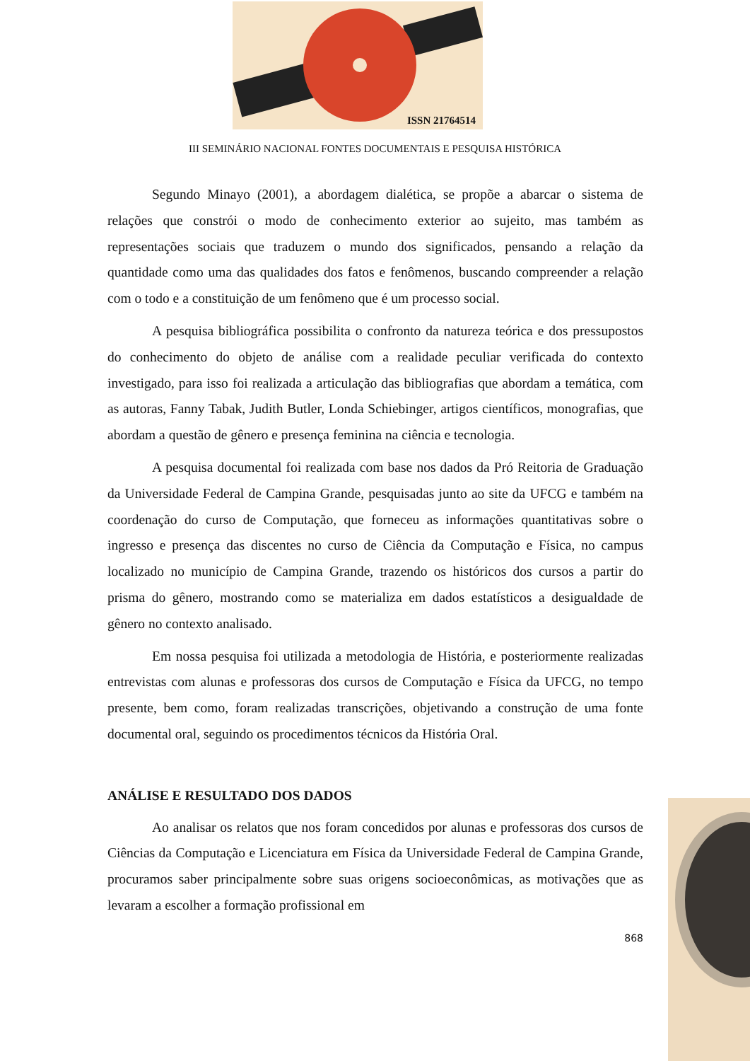ISSN 21764514
III SEMINÁRIO NACIONAL FONTES DOCUMENTAIS E PESQUISA HISTÓRICA
Segundo Minayo (2001), a abordagem dialética, se propõe a abarcar o sistema de relações que constrói o modo de conhecimento exterior ao sujeito, mas também as representações sociais que traduzem o mundo dos significados, pensando a relação da quantidade como uma das qualidades dos fatos e fenômenos, buscando compreender a relação com o todo e a constituição de um fenômeno que é um processo social.
A pesquisa bibliográfica possibilita o confronto da natureza teórica e dos pressupostos do conhecimento do objeto de análise com a realidade peculiar verificada do contexto investigado, para isso foi realizada a articulação das bibliografias que abordam a temática, com as autoras, Fanny Tabak, Judith Butler, Londa Schiebinger, artigos científicos, monografias, que abordam a questão de gênero e presença feminina na ciência e tecnologia.
A pesquisa documental foi realizada com base nos dados da Pró Reitoria de Graduação da Universidade Federal de Campina Grande, pesquisadas junto ao site da UFCG e também na coordenação do curso de Computação, que forneceu as informações quantitativas sobre o ingresso e presença das discentes no curso de Ciência da Computação e Física, no campus localizado no município de Campina Grande, trazendo os históricos dos cursos a partir do prisma do gênero, mostrando como se materializa em dados estatísticos a desigualdade de gênero no contexto analisado.
Em nossa pesquisa foi utilizada a metodologia de História, e posteriormente realizadas entrevistas com alunas e professoras dos cursos de Computação e Física da UFCG, no tempo presente, bem como, foram realizadas transcrições, objetivando a construção de uma fonte documental oral, seguindo os procedimentos técnicos da História Oral.
ANÁLISE E RESULTADO DOS DADOS
Ao analisar os relatos que nos foram concedidos por alunas e professoras dos cursos de Ciências da Computação e Licenciatura em Física da Universidade Federal de Campina Grande, procuramos saber principalmente sobre suas origens socioeconômicas, as motivações que as levaram a escolher a formação profissional em
868